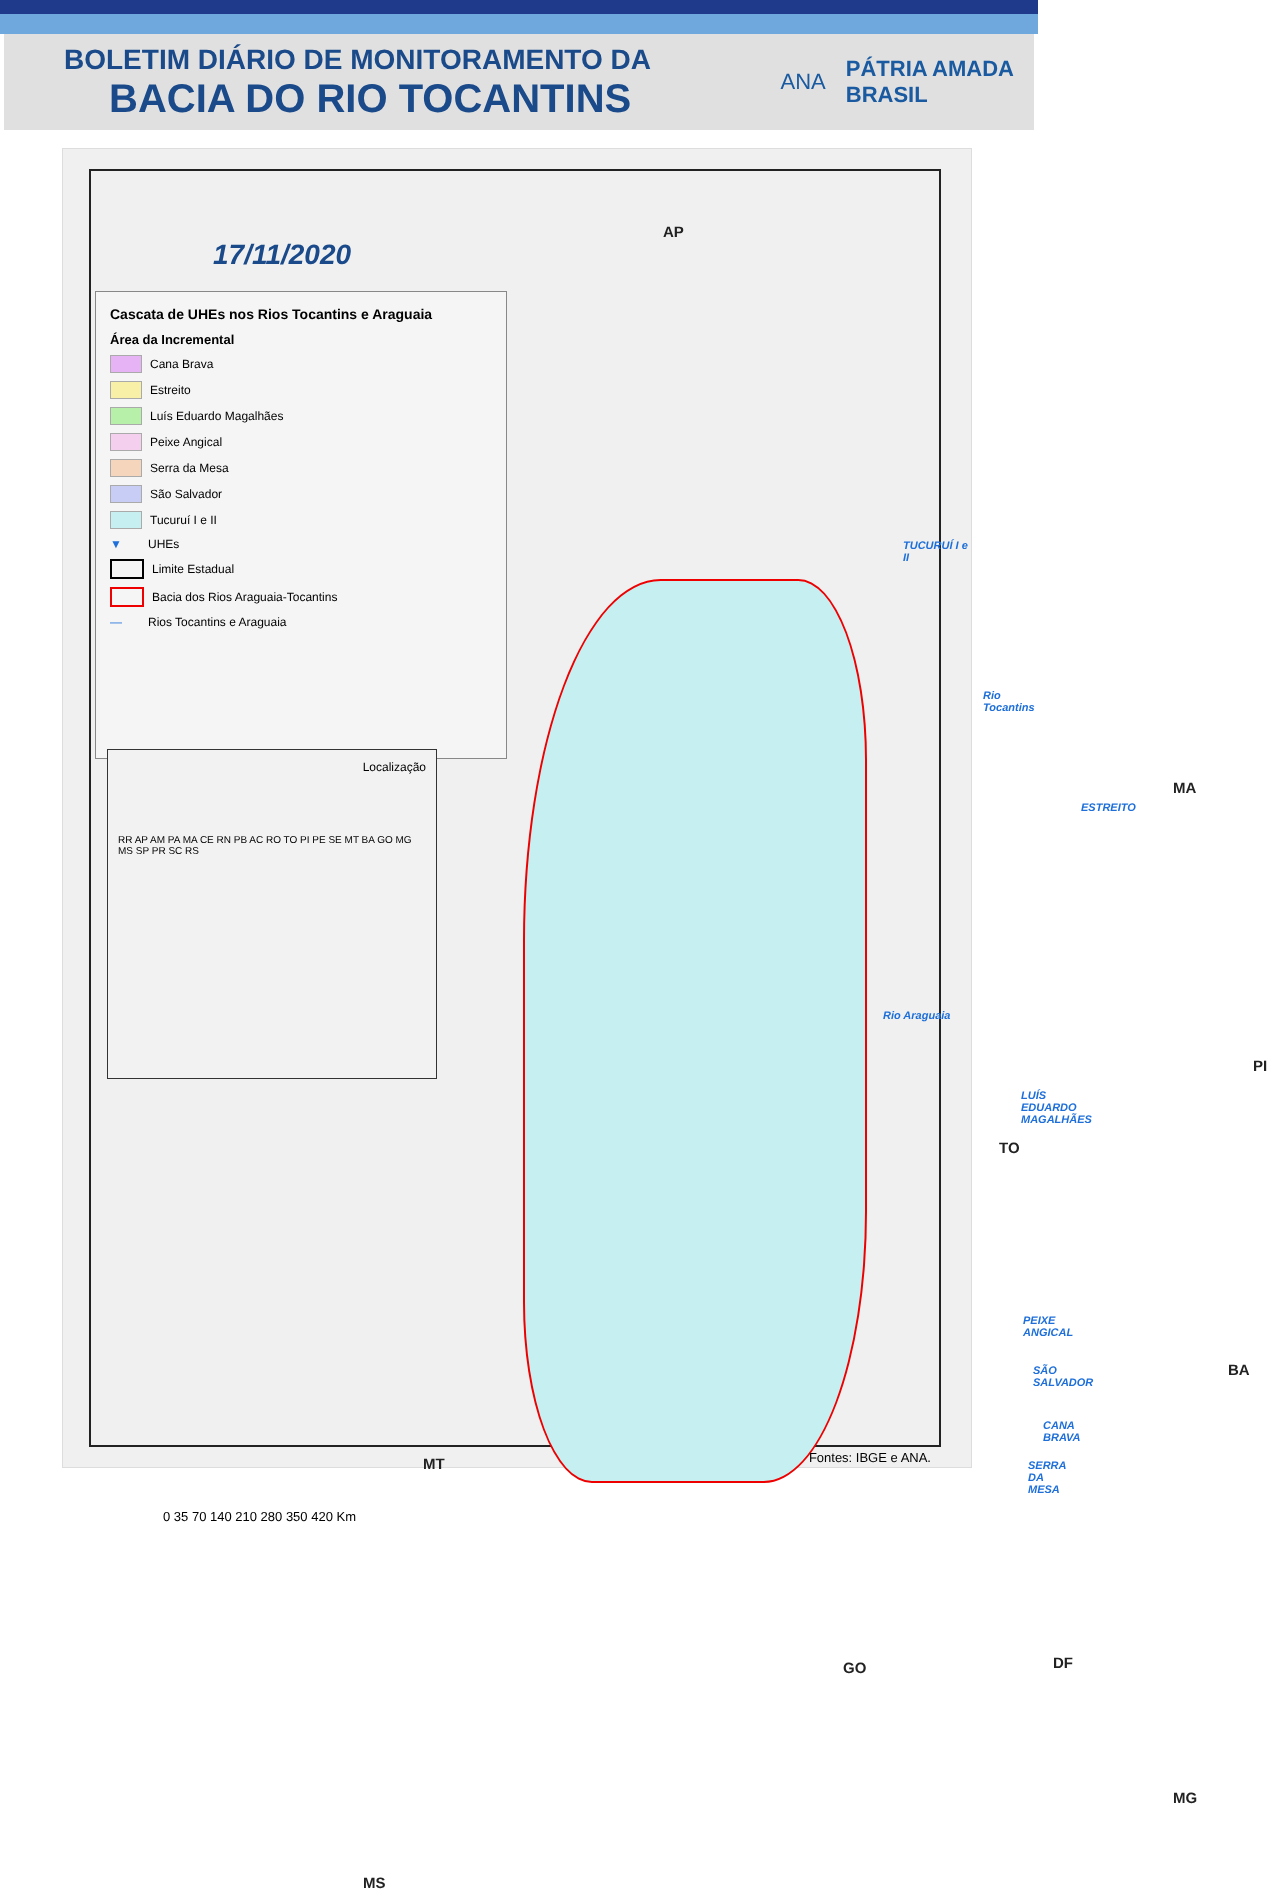BOLETIM DIÁRIO DE MONITORAMENTO DA
BACIA DO RIO TOCANTINS
ANA
PÁTRIA AMADA
BRASIL
17/11/2020
Cascata de UHEs nos Rios Tocantins e Araguaia
Área da Incremental
Cana Brava
Estreito
Luís Eduardo Magalhães
Peixe Angical
Serra da Mesa
São Salvador
Tucuruí I e II
▼ UHEs
Limite Estadual
Bacia dos Rios Araguaia-Tocantins
— Rios Tocantins e Araguaia
Localização
RR AP AM PA MA CE RN PB AC RO TO PI PE SE MT BA GO MG MS SP PR SC RS
AP
TUCURUÍ I e II
Rio Tocantins
MA
ESTREITO
Rio Araguaia
PI
LUÍS EDUARDO MAGALHÃES
TO
PEIXE ANGICAL
SÃO SALVADOR BA
CANA BRAVA
SERRA DA MESA
MT
0 35 70 140 210 280 350 420 Km
GO DF
MG
MS
Fontes: IBGE e ANA.